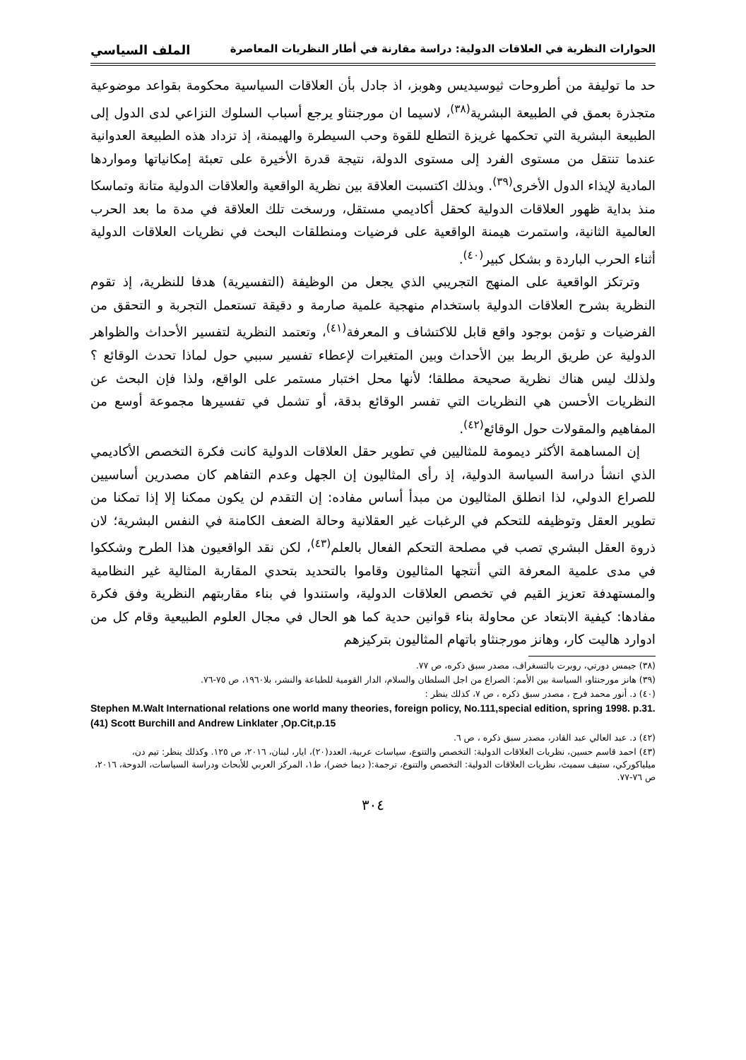الحوارات النظرية في العلاقات الدولية: دراسة مقارنة في أطار النظريات المعاصرة الملف السياسي
حد ما توليفة من أطروحات ثيوسيديس وهوبز، اذ جادل بأن العلاقات السياسية محكومة بقواعد موضوعية متجذرة بعمق في الطبيعة البشرية<sup>(٣٨)</sup>، لاسيما ان مورجنثاو يرجع أسباب السلوك النزاعي لدى الدول إلى الطبيعة البشرية التي تحكمها غريزة التطلع للقوة وحب السيطرة والهيمنة، إذ تزداد هذه الطبيعة العدوانية عندما تنتقل من مستوى الفرد إلى مستوى الدولة، نتيجة قدرة الأخيرة على تعبئة إمكانياتها ومواردها المادية لإيذاء الدول الأخرى<sup>(٣٩)</sup>. وبذلك اكتسبت العلاقة بين نظرية الواقعية والعلاقات الدولية متانة وتماسكا منذ بداية ظهور العلاقات الدولية كحقل أكاديمي مستقل، ورسخت تلك العلاقة في مدة ما بعد الحرب العالمية الثانية، واستمرت هيمنة الواقعية على فرضيات ومنطلقات البحث في نظريات العلاقات الدولية أثناء الحرب الباردة و بشكل كبير<sup>(٤٠)</sup>.
وترتكز الواقعية على المنهج التجريبي الذي يجعل من الوظيفة (التفسيرية) هدفا للنظرية، إذ تقوم النظرية بشرح العلاقات الدولية باستخدام منهجية علمية صارمة و دقيقة تستعمل التجربة و التحقق من الفرضيات و تؤمن بوجود واقع قابل للاكتشاف و المعرفة<sup>(٤١)</sup>، وتعتمد النظرية لتفسير الأحداث والظواهر الدولية عن طريق الربط بين الأحداث وبين المتغيرات لإعطاء تفسير سببي حول لماذا تحدث الوقائع ؟ ولذلك ليس هناك نظرية صحيحة مطلقا؛ لأنها محل اختبار مستمر على الواقع، ولذا فإن البحث عن النظريات الأحسن هي النظريات التي تفسر الوقائع بدقة، أو تشمل في تفسيرها مجموعة أوسع من المفاهيم والمقولات حول الوقائع<sup>(٤٢)</sup>.
إن المساهمة الأكثر ديمومة للمثاليين في تطوير حقل العلاقات الدولية كانت فكرة التخصص الأكاديمي الذي انشأ دراسة السياسة الدولية، إذ رأى المثاليون إن الجهل وعدم التفاهم كان مصدرين أساسيين للصراع الدولي، لذا انطلق المثاليون من مبدأ أساس مفاده: إن التقدم لن يكون ممكنا إلا إذا تمكنا من تطوير العقل وتوظيفه للتحكم في الرغبات غير العقلانية وحالة الضعف الكامنة في النفس البشرية؛ لان ذروة العقل البشري تصب في مصلحة التحكم الفعال بالعلم<sup>(٤٣)</sup>، لكن نقد الواقعيون هذا الطرح وشككوا في مدى علمية المعرفة التي أنتجها المثاليون وقاموا بالتحديد بتحدي المقاربة المثالية غير النظامية والمستهدفة تعزيز القيم في تخصص العلاقات الدولية، واستندوا في بناء مقاربتهم النظرية وفق فكرة مفادها: كيفية الابتعاد عن محاولة بناء قوانين حدية كما هو الحال في مجال العلوم الطبيعية وقام كل من ادوارد هاليت كار، وهانز مورجنثاو باتهام المثاليون بتركيزهم
(٣٨) جيمس دورتي، روبرت بالتسغراف، مصدر سبق ذكره، ص ٧٧.
(٣٩) هانز مورجنثاو، السياسة بين الأمم: الصراع من اجل السلطان والسلام، الدار القومية للطباعة والنشر، بلا١٩٦٠، ص ٧٥-٧٦.
(٤٠) د. أنور محمد فرج ، مصدر سبق ذكره ، ص ٧، كذلك ينظر :
Stephen M.Walt International relations one world many theories, foreign policy, No.111,special edition, spring 1998. p.31.
(41) Scott Burchill and Andrew Linklater ,Op.Cit,p.15
(٤٢) د. عبد العالي عبد القادر، مصدر سبق ذكره ، ص ٦.
(٤٣) احمد قاسم حسين، نظريات العلاقات الدولية: التخصص والتنوع، سياسات عربية، العدد(٢٠)، ايار، لبنان، ٢٠١٦، ص ١٢٥. وكذلك ينظر: تيم دن، ميلياكوركي، ستيف سميث، نظريات العلاقات الدولية: التخصص والتنوع، ترجمة:( ديما خضر)، ط١، المركز العربي للأبحاث ودراسة السياسات، الدوحة، ٢٠١٦، ص ٧٦-٧٧.
٣٠٤